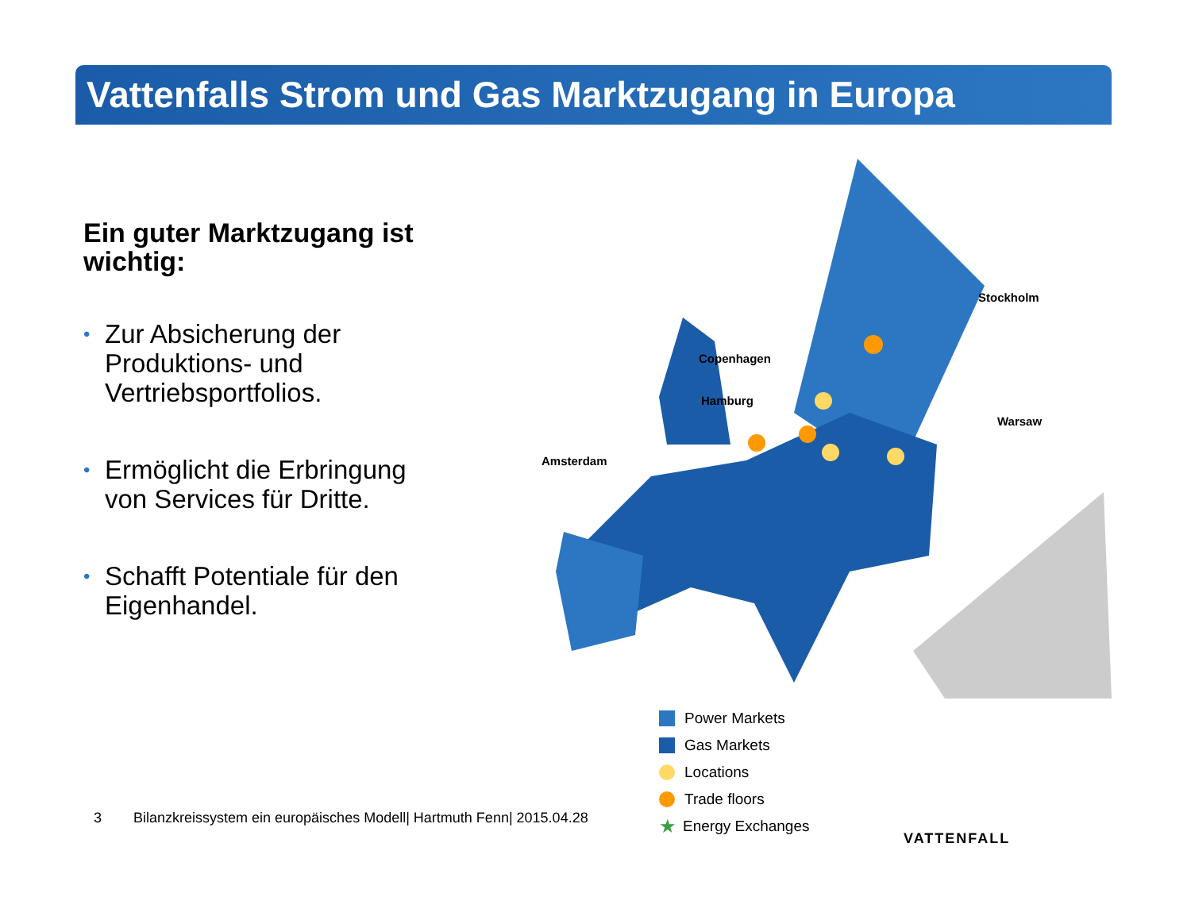Vattenfalls Strom und Gas Marktzugang in Europa
Ein guter Marktzugang ist wichtig:
• Zur Absicherung der Produktions- und Vertriebsportfolios.
• Ermöglicht die Erbringung von Services für Dritte.
• Schafft Potentiale für den Eigenhandel.
Stockholm
Copenhagen
Hamburg
Warsaw
Amsterdam
Power Markets
Gas Markets
Locations
Trade floors
★ Energy Exchanges
3 Bilanzkreissystem ein europäisches Modell| Hartmuth Fenn| 2015.04.28
VATTENFALL